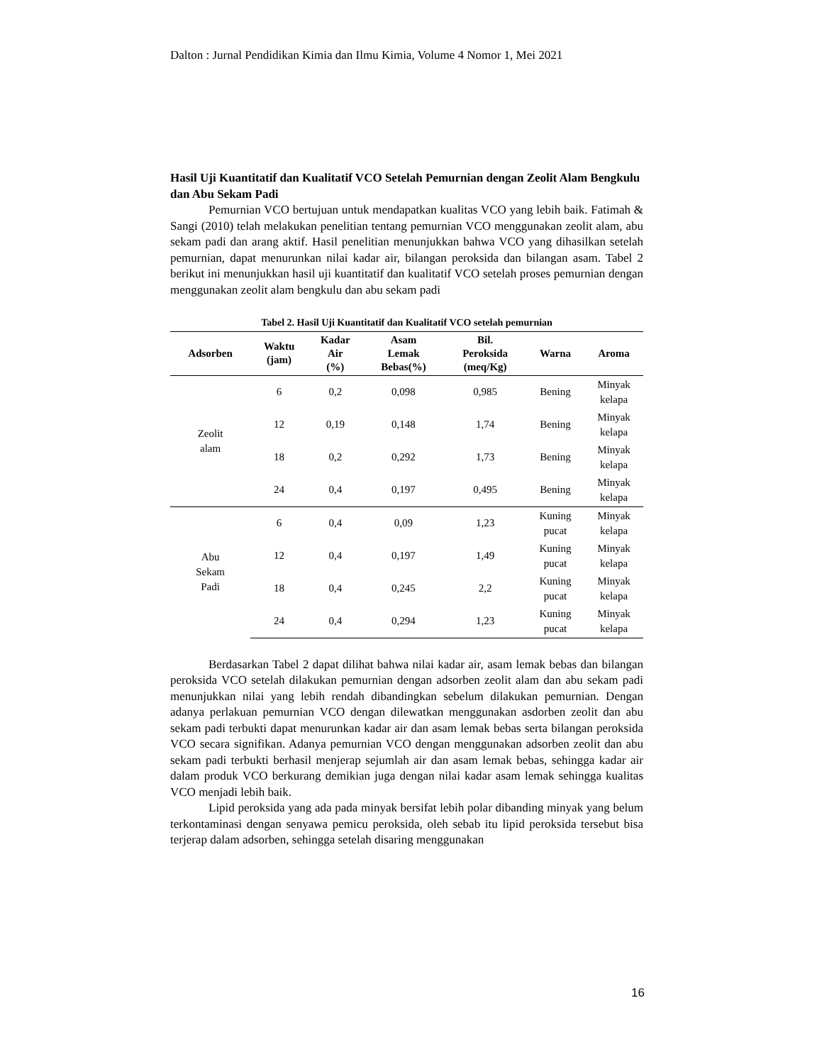Dalton : Jurnal Pendidikan Kimia dan Ilmu Kimia, Volume 4 Nomor 1, Mei 2021
Hasil Uji Kuantitatif dan Kualitatif VCO Setelah Pemurnian dengan Zeolit Alam Bengkulu dan Abu Sekam Padi
Pemurnian VCO bertujuan untuk mendapatkan kualitas VCO yang lebih baik. Fatimah & Sangi (2010) telah melakukan penelitian tentang pemurnian VCO menggunakan zeolit alam, abu sekam padi dan arang aktif. Hasil penelitian menunjukkan bahwa VCO yang dihasilkan setelah pemurnian, dapat menurunkan nilai kadar air, bilangan peroksida dan bilangan asam. Tabel 2 berikut ini menunjukkan hasil uji kuantitatif dan kualitatif VCO setelah proses pemurnian dengan menggunakan zeolit alam bengkulu dan abu sekam padi
Tabel 2. Hasil Uji Kuantitatif dan Kualitatif VCO setelah pemurnian
| Adsorben | Waktu (jam) | Kadar Air (%) | Asam Lemak Bebas(%) | Bil. Peroksida (meq/Kg) | Warna | Aroma |
| --- | --- | --- | --- | --- | --- | --- |
| Zeolit alam | 6 | 0,2 | 0,098 | 0,985 | Bening | Minyak kelapa |
| | 12 | 0,19 | 0,148 | 1,74 | Bening | Minyak kelapa |
| | 18 | 0,2 | 0,292 | 1,73 | Bening | Minyak kelapa |
| | 24 | 0,4 | 0,197 | 0,495 | Bening | Minyak kelapa |
| Abu Sekam Padi | 6 | 0,4 | 0,09 | 1,23 | Kuning pucat | Minyak kelapa |
| | 12 | 0,4 | 0,197 | 1,49 | Kuning pucat | Minyak kelapa |
| | 18 | 0,4 | 0,245 | 2,2 | Kuning pucat | Minyak kelapa |
| | 24 | 0,4 | 0,294 | 1,23 | Kuning pucat | Minyak kelapa |
Berdasarkan Tabel 2 dapat dilihat bahwa nilai kadar air, asam lemak bebas dan bilangan peroksida VCO setelah dilakukan pemurnian dengan adsorben zeolit alam dan abu sekam padi menunjukkan nilai yang lebih rendah dibandingkan sebelum dilakukan pemurnian. Dengan adanya perlakuan pemurnian VCO dengan dilewatkan menggunakan asdorben zeolit dan abu sekam padi terbukti dapat menurunkan kadar air dan asam lemak bebas serta bilangan peroksida VCO secara signifikan. Adanya pemurnian VCO dengan menggunakan adsorben zeolit dan abu sekam padi terbukti berhasil menjerap sejumlah air dan asam lemak bebas, sehingga kadar air dalam produk VCO berkurang demikian juga dengan nilai kadar asam lemak sehingga kualitas VCO menjadi lebih baik.
Lipid peroksida yang ada pada minyak bersifat lebih polar dibanding minyak yang belum terkontaminasi dengan senyawa pemicu peroksida, oleh sebab itu lipid peroksida tersebut bisa terjerap dalam adsorben, sehingga setelah disaring menggunakan
16